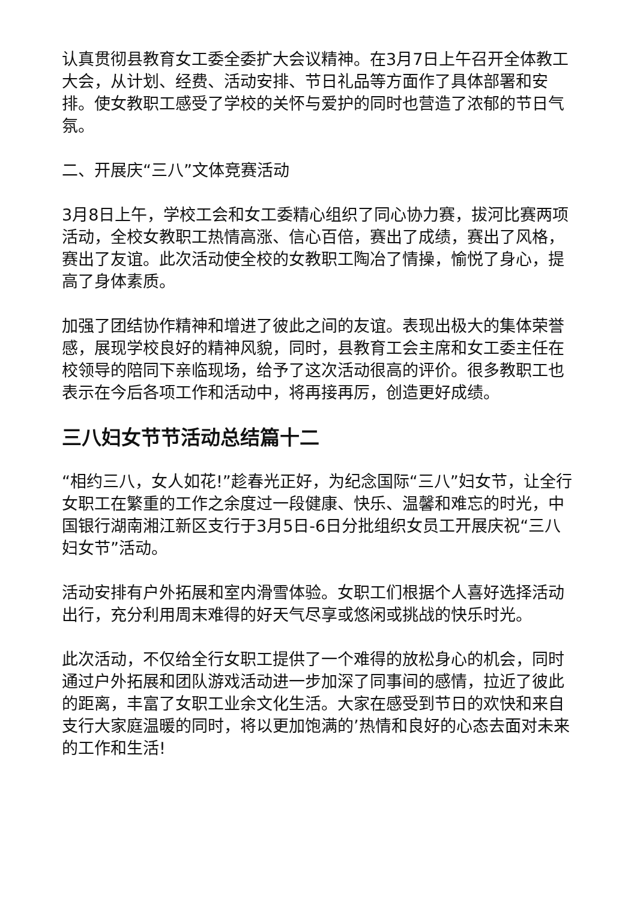认真贯彻县教育女工委全委扩大会议精神。在3月7日上午召开全体教工大会，从计划、经费、活动安排、节日礼品等方面作了具体部署和安排。使女教职工感受了学校的关怀与爱护的同时也营造了浓郁的节日气氛。
二、开展庆“三八”文体竞赛活动
3月8日上午，学校工会和女工委精心组织了同心协力赛，拔河比赛两项活动，全校女教职工热情高涨、信心百倍，赛出了成绩，赛出了风格，赛出了友谊。此次活动使全校的女教职工陶冶了情操，愉悦了身心，提高了身体素质。
加强了团结协作精神和增进了彼此之间的友谊。表现出极大的集体荣誉感，展现学校良好的精神风貌，同时，县教育工会主席和女工委主任在校领导的陪同下亲临现场，给予了这次活动很高的评价。很多教职工也表示在今后各项工作和活动中，将再接再厉，创造更好成绩。
三八妇女节节活动总结篇十二
“相约三八，女人如花!”趁春光正好，为纪念国际“三八”妇女节，让全行女职工在繁重的工作之余度过一段健康、快乐、温馨和难忘的时光，中国银行湖南湘江新区支行于3月5日-6日分批组织女员工开展庆祝“三八妇女节”活动。
活动安排有户外拓展和室内滑雪体验。女职工们根据个人喜好选择活动出行，充分利用周末难得的好天气尽享或悠闲或挑战的快乐时光。
此次活动，不仅给全行女职工提供了一个难得的放松身心的机会，同时通过户外拓展和团队游戏活动进一步加深了同事间的感情，拉近了彼此的距离，丰富了女职工业余文化生活。大家在感受到节日的欢快和来自支行大家庭温暖的同时，将以更加饱满的’热情和良好的心态去面对未来的工作和生活!